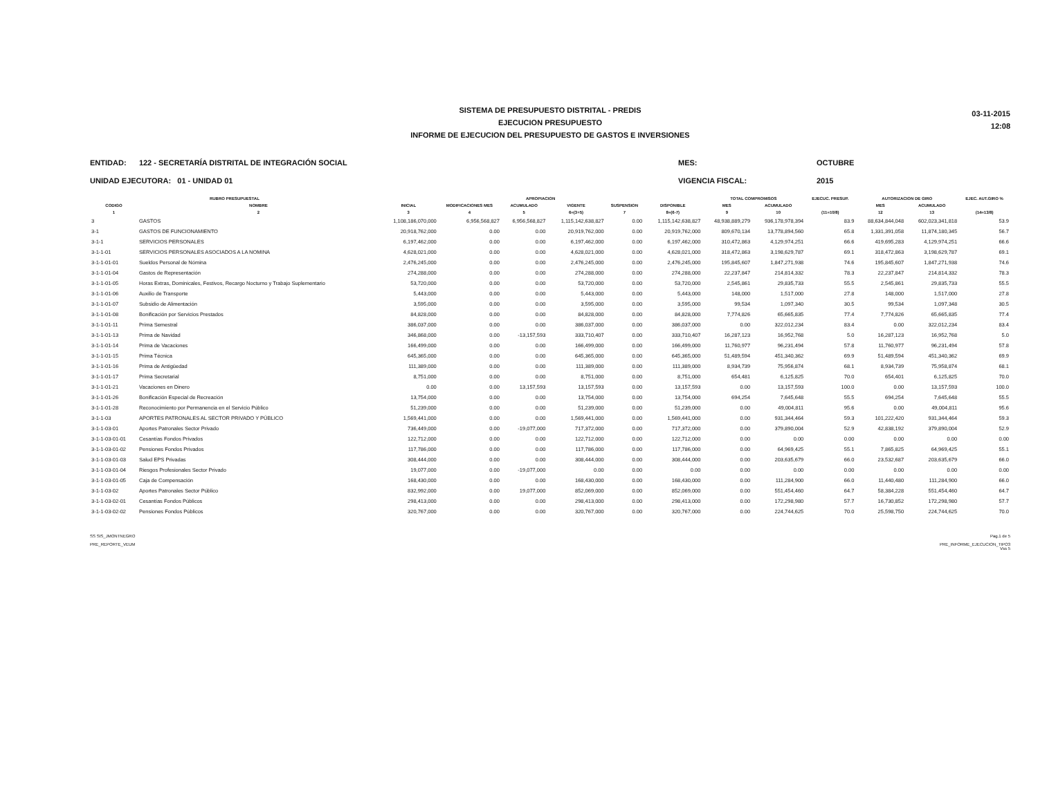03-11-2015
12:08
SISTEMA DE PRESUPUESTO DISTRITAL - PREDIS
EJECUCION PRESUPUESTO
INFORME DE EJECUCION DEL PRESUPUESTO DE GASTOS E INVERSIONES
ENTIDAD: 122 - SECRETARÍA DISTRITAL DE INTEGRACIÓN SOCIAL
UNIDAD EJECUTORA: 01 - UNIDAD 01
MES:
VIGENCIA FISCAL:
OCTUBRE
2015
| RUBRO PRESUPUESTAL | | APROPIACION | | | | | | TOTAL COMPROMISOS | | EJECUC. PRESUP. | AUTORIZACION DE GIRO | | EJEC. AUT.GIRO % |
| --- | --- | --- | --- | --- | --- | --- | --- | --- | --- | --- | --- | --- | --- |
| CODIGO | NOMBRE | INICIAL | MODIFICACIONES MES | ACUMULADO | VIGENTE | SUSPENSION | DISPONIBLE | MES | ACUMULADO | | MES | ACUMULADO | |
| 1 | 2 | 3 | 4 | 5 | 6=(3+5) | 7 | 8=(6-7) | 9 | 10 | (11=10/8) | 12 | 13 | (14=13/8) |
| 3 | GASTOS | 1,108,186,070,000 | 6,956,568,827 | 6,956,568,827 | 1,115,142,638,827 | 0.00 | 1,115,142,638,827 | 48,938,889,279 | 936,178,978,394 | 83.9 | 88,634,844,048 | 602,023,341,818 | 53.9 |
| 3-1 | GASTOS DE FUNCIONAMIENTO | 20,918,762,000 | 0.00 | 0.00 | 20,919,762,000 | 0.00 | 20,919,762,000 | 809,670,134 | 13,778,894,560 | 65.8 | 1,331,391,058 | 11,874,180,345 | 56.7 |
| 3-1-1 | SERVICIOS PERSONALES | 6,197,462,000 | 0.00 | 0.00 | 6,197,462,000 | 0.00 | 6,197,462,000 | 310,472,863 | 4,129,974,251 | 66.6 | 419,695,283 | 4,129,974,251 | 66.6 |
| 3-1-1-01 | SERVICIOS PERSONALES ASOCIADOS A LA NOMINA | 4,628,021,000 | 0.00 | 0.00 | 4,628,021,000 | 0.00 | 4,628,021,000 | 318,472,863 | 3,198,629,787 | 69.1 | 318,472,863 | 3,198,629,787 | 69.1 |
| 3-1-1-01-01 | Sueldos Personal de Nómina | 2,476,245,000 | 0.00 | 0.00 | 2,476,245,000 | 0.00 | 2,476,245,000 | 195,845,607 | 1,847,271,938 | 74.6 | 195,845,607 | 1,847,271,938 | 74.6 |
| 3-1-1-01-04 | Gastos de Representación | 274,288,000 | 0.00 | 0.00 | 274,288,000 | 0.00 | 274,288,000 | 22,237,847 | 214,814,332 | 78.3 | 22,237,847 | 214,814,332 | 78.3 |
| 3-1-1-01-05 | Horas Extras, Dominicales, Festivos, Recargo Nocturno y Trabajo Suplementario | 53,720,000 | 0.00 | 0.00 | 53,720,000 | 0.00 | 53,720,000 | 2,545,861 | 29,835,733 | 55.5 | 2,545,861 | 29,835,733 | 55.5 |
| 3-1-1-01-06 | Auxilio de Transporte | 5,443,000 | 0.00 | 0.00 | 5,443,000 | 0.00 | 5,443,000 | 148,000 | 1,517,000 | 27.8 | 148,000 | 1,517,000 | 27.8 |
| 3-1-1-01-07 | Subsidio de Alimentación | 3,595,000 | 0.00 | 0.00 | 3,595,000 | 0.00 | 3,595,000 | 99,534 | 1,097,340 | 30.5 | 99,534 | 1,097,348 | 30.5 |
| 3-1-1-01-08 | Bonificación por Servicios Prestados | 84,828,000 | 0.00 | 0.00 | 84,828,000 | 0.00 | 84,828,000 | 7,774,826 | 65,665,835 | 77.4 | 7,774,826 | 65,665,835 | 77.4 |
| 3-1-1-01-11 | Prima Semestral | 386,037,000 | 0.00 | 0.00 | 386,037,000 | 0.00 | 386,037,000 | 0.00 | 322,012,234 | 83.4 | 0.00 | 322,012,234 | 83.4 |
| 3-1-1-01-13 | Prima de Navidad | 346,868,000 | 0.00 | -13,157,593 | 333,710,407 | 0.00 | 333,710,407 | 16,287,123 | 16,952,768 | 5.0 | 16,287,123 | 16,952,768 | 5.0 |
| 3-1-1-01-14 | Prima de Vacaciones | 166,499,000 | 0.00 | 0.00 | 166,499,000 | 0.00 | 166,499,000 | 11,760,977 | 96,231,494 | 57.8 | 11,760,977 | 96,231,494 | 57.8 |
| 3-1-1-01-15 | Prima Técnica | 645,365,000 | 0.00 | 0.00 | 645,365,000 | 0.00 | 645,365,000 | 51,489,594 | 451,340,362 | 69.9 | 51,489,594 | 451,340,362 | 69.9 |
| 3-1-1-01-16 | Prima de Antigüedad | 111,389,000 | 0.00 | 0.00 | 111,389,000 | 0.00 | 111,389,000 | 8,934,739 | 75,956,874 | 68.1 | 8,934,739 | 75,958,874 | 68.1 |
| 3-1-1-01-17 | Prima Secretarial | 8,751,000 | 0.00 | 0.00 | 8,751,000 | 0.00 | 8,751,000 | 654,481 | 6,125,825 | 70.0 | 654,401 | 6,125,825 | 70.0 |
| 3-1-1-01-21 | Vacaciones en Dinero | 0.00 | 0.00 | 13,157,593 | 13,157,593 | 0.00 | 13,157,593 | 0.00 | 13,157,593 | 100.0 | 0.00 | 13,157,593 | 100.0 |
| 3-1-1-01-26 | Bonificación Especial de Recreación | 13,754,000 | 0.00 | 0.00 | 13,754,000 | 0.00 | 13,754,000 | 694,254 | 7,645,648 | 55.5 | 694,254 | 7,645,648 | 55.5 |
| 3-1-1-01-28 | Reconocimiento por Permanencia en el Servicio Público | 51,239,000 | 0.00 | 0.00 | 51,239,000 | 0.00 | 51,239,000 | 0.00 | 49,004,811 | 95.6 | 0.00 | 49,004,811 | 95.6 |
| 3-1-1-03 | APORTES PATRONALES AL SECTOR PRIVADO Y PÚBLICO | 1,569,441,000 | 0.00 | 0.00 | 1,569,441,000 | 0.00 | 1,569,441,000 | 0.00 | 931,344,464 | 59.3 | 101,222,420 | 931,344,464 | 59.3 |
| 3-1-1-03-01 | Aportes Patronales Sector Privado | 736,449,000 | 0.00 | -19,077,000 | 717,372,000 | 0.00 | 717,372,000 | 0.00 | 379,890,004 | 52.9 | 42,838,192 | 379,890,004 | 52.9 |
| 3-1-1-03-01-01 | Cesantías Fondos Privados | 122,712,000 | 0.00 | 0.00 | 122,712,000 | 0.00 | 122,712,000 | 0.00 | 0.00 | 0.00 | 0.00 | 0.00 | 0.00 |
| 3-1-1-03-01-02 | Pensiones Fondos Privados | 117,786,000 | 0.00 | 0.00 | 117,786,000 | 0.00 | 117,786,000 | 0.00 | 64,969,425 | 55.1 | 7,865,825 | 64,969,425 | 55.1 |
| 3-1-1-03-01-03 | Salud EPS Privadas | 308,444,000 | 0.00 | 0.00 | 308,444,000 | 0.00 | 308,444,000 | 0.00 | 203,635,679 | 66.0 | 23,532,687 | 203,635,679 | 66.0 |
| 3-1-1-03-01-04 | Riesgos Profesionales Sector Privado | 19,077,000 | 0.00 | -19,077,000 | 0.00 | 0.00 | 0.00 | 0.00 | 0.00 | 0.00 | 0.00 | 0.00 | 0.00 |
| 3-1-1-03-01-05 | Caja de Compensación | 168,430,000 | 0.00 | 0.00 | 168,430,000 | 0.00 | 168,430,000 | 0.00 | 111,284,900 | 66.0 | 11,440,480 | 111,284,900 | 66.0 |
| 3-1-1-03-02 | Aportes Patronales Sector Público | 832,992,000 | 0.00 | 19,077,000 | 852,069,000 | 0.00 | 852,069,000 | 0.00 | 551,454,460 | 64.7 | 58,384,228 | 551,454,460 | 64.7 |
| 3-1-1-03-02-01 | Cesantías Fondos Públicos | 298,413,000 | 0.00 | 0.00 | 298,413,000 | 0.00 | 298,413,000 | 0.00 | 172,298,980 | 57.7 | 16,730,852 | 172,298,980 | 57.7 |
| 3-1-1-03-02-02 | Pensiones Fondos Públicos | 320,767,000 | 0.00 | 0.00 | 320,767,000 | 0.00 | 320,767,000 | 0.00 | 224,744,625 | 70.0 | 25,598,750 | 224,744,625 | 70.0 |
SS SIS_JMONTNEGRO
PRE_REPORTE_VEUM
Pag.1 de 5
PRE_INFORME_EJECUCION_TIPO3
Vss 5